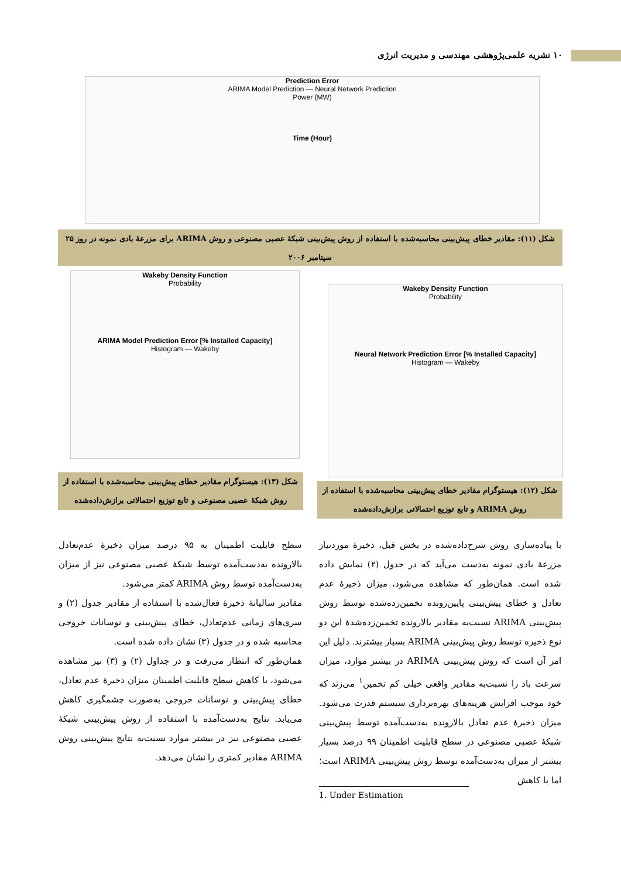۱۰ نشریه علمی‌پژوهشی مهندسی و مدیریت انرژی
Prediction Error
ARIMA Model Prediction — Neural Network Prediction
Power (MW)
Time (Hour)
شکل (۱۱): مقادیر خطای پیش‌بینی محاسبه‌شده با استفاده از روش پیش‌بینی شبکهٔ عصبی مصنوعی و روش ARIMA برای مزرعهٔ بادی نمونه در روز ۲۵ سپتامبر ۲۰۰۶
Wakeby Density Function
Probability
Neural Network Prediction Error [% Installed Capacity]
Histogram — Wakeby
Wakeby Density Function
Probability
ARIMA Model Prediction Error [% Installed Capacity]
Histogram — Wakeby
شکل (۱۲): هیستوگرام مقادیر خطای پیش‌بینی محاسبه‌شده با استفاده از روش ARIMA و تابع توزیع احتمالاتی برازش‌داده‌شده
شکل (۱۳): هیستوگرام مقادیر خطای پیش‌بینی محاسبه‌شده با استفاده از روش شبکهٔ عصبی مصنوعی و تابع توزیع احتمالاتی برازش‌داده‌شده
با پیاده‌سازی روش شرح‌داده‌شده در بخش قبل، ذخیرهٔ موردنیاز مزرعهٔ بادی نمونه به‌دست می‌آید که در جدول (۲) نمایش داده شده است. همان‌طور که مشاهده می‌شود، میزان ذخیرهٔ عدم تعادل و خطای پیش‌بینی پایین‌رونده تخمین‌زده‌شده توسط روش پیش‌بینی ARIMA نسبت‌به مقادیر بالارونده تخمین‌زده‌شدهٔ این دو نوع ذخیره توسط روش پیش‌بینی ARIMA بسیار بیشترند. دلیل این امر آن است که روش پیش‌بینی ARIMA در بیشتر موارد، میزان سرعت باد را نسبت‌به مقادیر واقعی خیلی کم تخمین<sup>۱</sup> می‌زند که خود موجب افزایش هزینه‌های بهره‌برداری سیستم قدرت می‌شود. میزان ذخیرهٔ عدم تعادل بالارونده به‌دست‌آمده توسط پیش‌بینی شبکهٔ عصبی مصنوعی در سطح قابلیت اطمینان ۹۹ درصد بسیار بیشتر از میزان به‌دست‌آمده توسط روش پیش‌بینی ARIMA است؛ اما با کاهش
سطح قابلیت اطمینان به ۹۵ درصد میزان ذخیرهٔ عدم‌تعادل بالارونده به‌دست‌آمده توسط شبکهٔ عصبی مصنوعی نیز از میزان به‌دست‌آمده توسط روش ARIMA کمتر می‌شود.
مقادیر سالیانهٔ ذخیرهٔ فعال‌شده با استفاده از مقادیر جدول (۲) و سری‌های زمانی عدم‌تعادل، خطای پیش‌بینی و نوسانات خروجی محاسبه شده و در جدول (۳) نشان داده شده است.
همان‌طور که انتظار می‌رفت و در جداول (۲) و (۳) نیز مشاهده می‌شود، با کاهش سطح قابلیت اطمینان میزان ذخیرهٔ عدم تعادل، خطای پیش‌بینی و نوسانات خروجی به‌صورت چشمگیری کاهش می‌یابد. نتایج به‌دست‌آمده با استفاده از روش پیش‌بینی شبکهٔ عصبی مصنوعی نیز در بیشتر موارد نسبت‌به نتایج پیش‌بینی روش ARIMA مقادیر کمتری را نشان می‌دهد.
1. Under Estimation